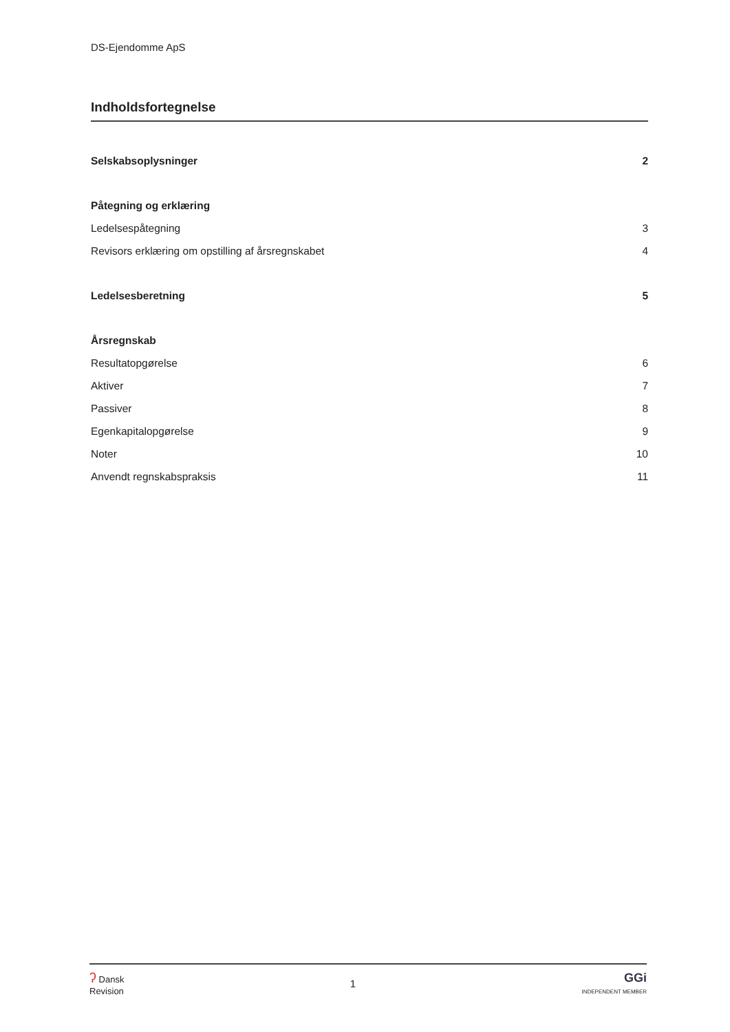DS-Ejendomme ApS
Indholdsfortegnelse
Selskabsoplysninger 2
Påtegning og erklæring
Ledelsespåtegning 3
Revisors erklæring om opstilling af årsregnskabet 4
Ledelsesberetning 5
Årsregnskab
Resultatopgørelse 6
Aktiver 7
Passiver 8
Egenkapitalopgørelse 9
Noter 10
Anvendt regnskabspraksis 11
ʔ Dansk
Revision
1
GGi
INDEPENDENT MEMBER